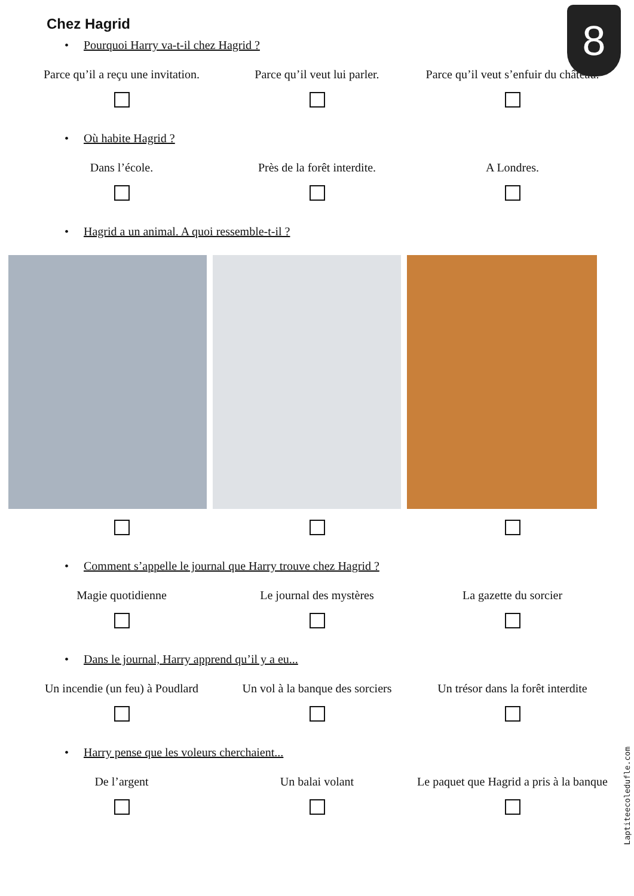8
Chez Hagrid
• Pourquoi Harry va-t-il chez Hagrid ?
Parce qu’il a reçu une invitation.
Parce qu’il veut lui parler. Parce qu’il veut s’enfuir du château.
• Où habite Hagrid ?
Dans l’école. Près de la forêt interdite. A Londres.
• Hagrid a un animal. A quoi ressemble-t-il ?
• Comment s’appelle le journal que Harry trouve chez Hagrid ?
Magie quotidienne Le journal des mystères La gazette du sorcier
• Dans le journal, Harry apprend qu’il y a eu...
Un incendie (un feu) à Poudlard
Un vol à la banque des sorciers
Un trésor dans la forêt interdite
• Harry pense que les voleurs cherchaient...
De l’argent Un balai volant Le paquet que Hagrid a pris à la banque
Laptiteecoledufle.com